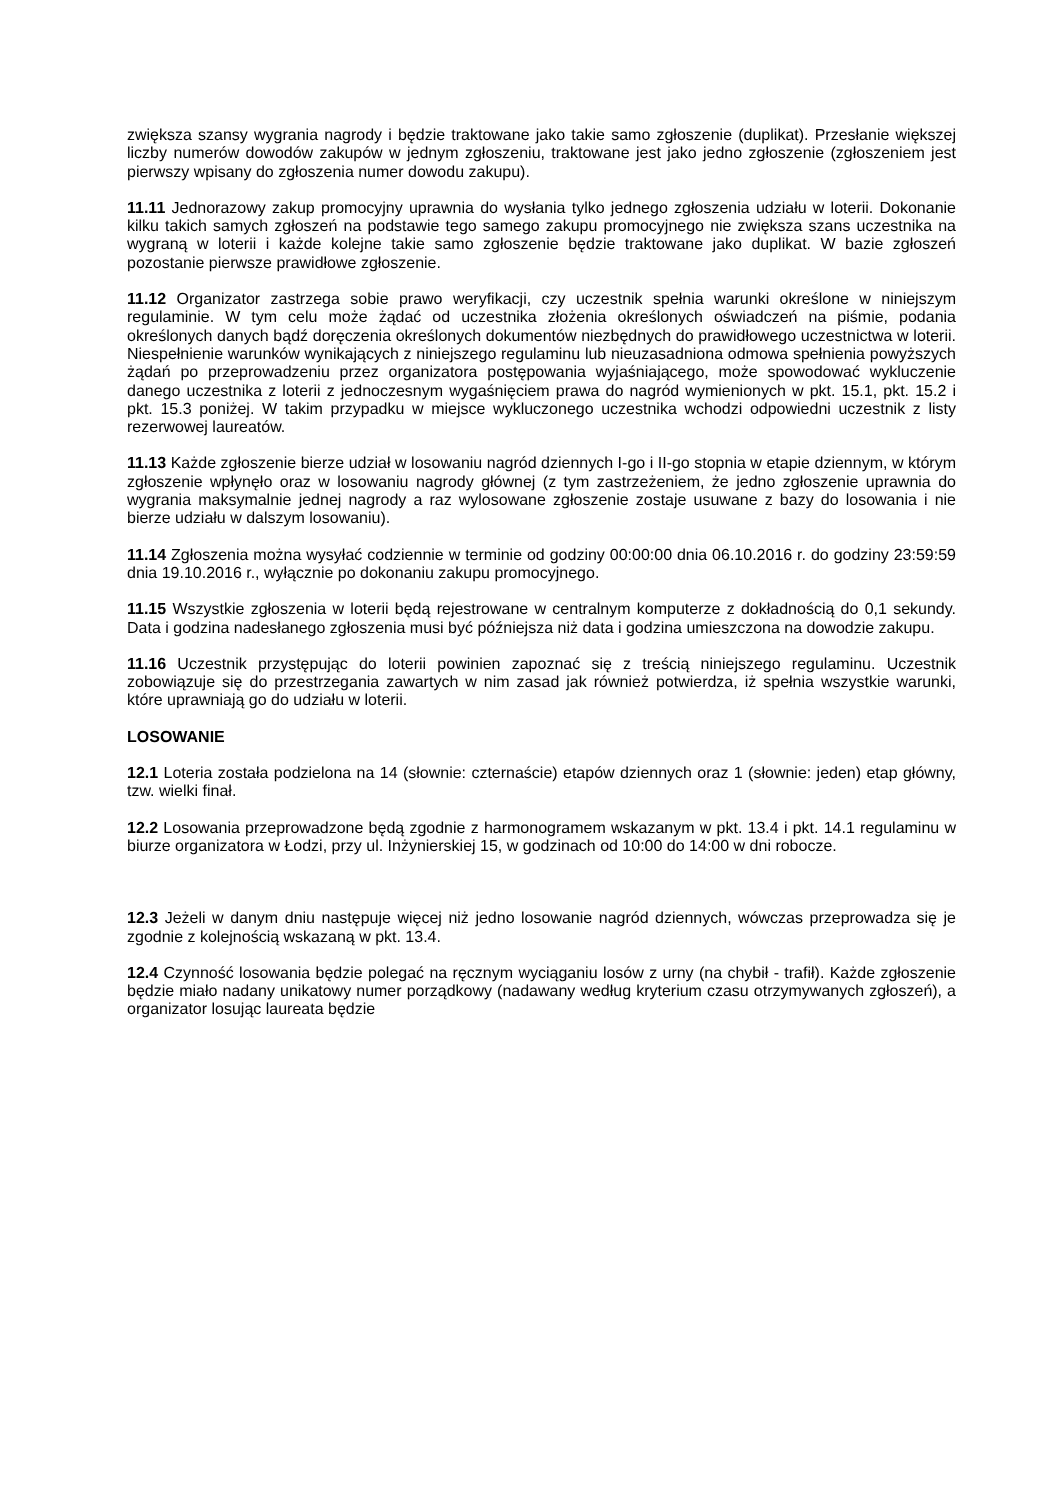zwiększa szansy wygrania nagrody i będzie traktowane jako takie samo zgłoszenie (duplikat). Przesłanie większej liczby numerów dowodów zakupów w jednym zgłoszeniu, traktowane jest jako jedno zgłoszenie (zgłoszeniem jest pierwszy wpisany do zgłoszenia numer dowodu zakupu).
11.11 Jednorazowy zakup promocyjny uprawnia do wysłania tylko jednego zgłoszenia udziału w loterii. Dokonanie kilku takich samych zgłoszeń na podstawie tego samego zakupu promocyjnego nie zwiększa szans uczestnika na wygraną w loterii i każde kolejne takie samo zgłoszenie będzie traktowane jako duplikat. W bazie zgłoszeń pozostanie pierwsze prawidłowe zgłoszenie.
11.12 Organizator zastrzega sobie prawo weryfikacji, czy uczestnik spełnia warunki określone w niniejszym regulaminie. W tym celu może żądać od uczestnika złożenia określonych oświadczeń na piśmie, podania określonych danych bądź doręczenia określonych dokumentów niezbędnych do prawidłowego uczestnictwa w loterii. Niespełnienie warunków wynikających z niniejszego regulaminu lub nieuzasadniona odmowa spełnienia powyższych żądań po przeprowadzeniu przez organizatora postępowania wyjaśniającego, może spowodować wykluczenie danego uczestnika z loterii z jednoczesnym wygaśnięciem prawa do nagród wymienionych w pkt. 15.1, pkt. 15.2 i pkt. 15.3 poniżej. W takim przypadku w miejsce wykluczonego uczestnika wchodzi odpowiedni uczestnik z listy rezerwowej laureatów.
11.13 Każde zgłoszenie bierze udział w losowaniu nagród dziennych I-go i II-go stopnia w etapie dziennym, w którym zgłoszenie wpłynęło oraz w losowaniu nagrody głównej (z tym zastrzeżeniem, że jedno zgłoszenie uprawnia do wygrania maksymalnie jednej nagrody a raz wylosowane zgłoszenie zostaje usuwane z bazy do losowania i nie bierze udziału w dalszym losowaniu).
11.14 Zgłoszenia można wysyłać codziennie w terminie od godziny 00:00:00 dnia 06.10.2016 r. do godziny 23:59:59 dnia 19.10.2016 r., wyłącznie po dokonaniu zakupu promocyjnego.
11.15 Wszystkie zgłoszenia w loterii będą rejestrowane w centralnym komputerze z dokładnością do 0,1 sekundy. Data i godzina nadesłanego zgłoszenia musi być późniejsza niż data i godzina umieszczona na dowodzie zakupu.
11.16 Uczestnik przystępując do loterii powinien zapoznać się z treścią niniejszego regulaminu. Uczestnik zobowiązuje się do przestrzegania zawartych w nim zasad jak również potwierdza, iż spełnia wszystkie warunki, które uprawniają go do udziału w loterii.
LOSOWANIE
12.1 Loteria została podzielona na 14 (słownie: czternaście) etapów dziennych oraz 1 (słownie: jeden) etap główny, tzw. wielki finał.
12.2 Losowania przeprowadzone będą zgodnie z harmonogramem wskazanym w pkt. 13.4 i pkt. 14.1 regulaminu w biurze organizatora w Łodzi, przy ul. Inżynierskiej 15, w godzinach od 10:00 do 14:00 w dni robocze.
12.3 Jeżeli w danym dniu następuje więcej niż jedno losowanie nagród dziennych, wówczas przeprowadza się je zgodnie z kolejnością wskazaną w pkt. 13.4.
12.4 Czynność losowania będzie polegać na ręcznym wyciąganiu losów z urny (na chybił - trafił). Każde zgłoszenie będzie miało nadany unikatowy numer porządkowy (nadawany według kryterium czasu otrzymywanych zgłoszeń), a organizator losując laureata będzie